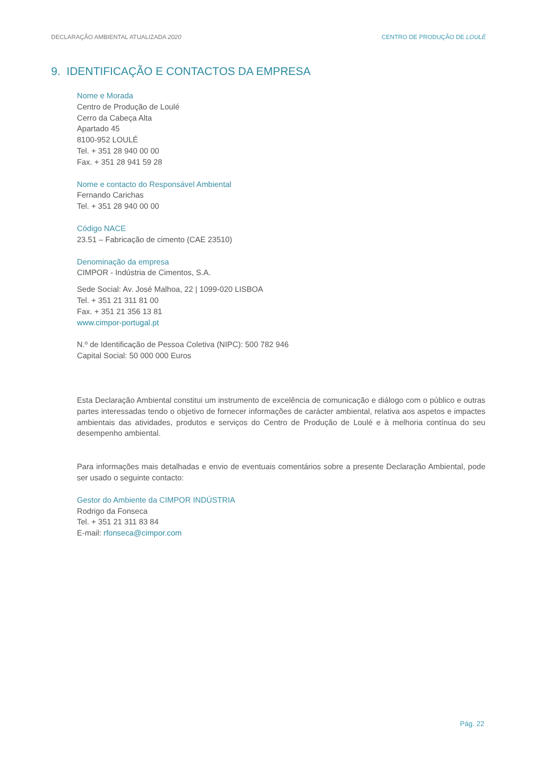DECLARAÇÃO AMBIENTAL ATUALIZADA 2020 CENTRO DE PRODUÇÃO DE LOULÉ
9. IDENTIFICAÇÃO E CONTACTOS DA EMPRESA
Nome e Morada
Centro de Produção de Loulé
Cerro da Cabeça Alta
Apartado 45
8100-952 LOULÉ
Tel. + 351 28 940 00 00
Fax. + 351 28 941 59 28
Nome e contacto do Responsável Ambiental
Fernando Carichas
Tel. + 351 28 940 00 00
Código NACE
23.51 – Fabricação de cimento (CAE 23510)
Denominação da empresa
CIMPOR - Indústria de Cimentos, S.A.
Sede Social: Av. José Malhoa, 22 | 1099-020 LISBOA
Tel. + 351 21 311 81 00
Fax. + 351 21 356 13 81
www.cimpor-portugal.pt
N.º de Identificação de Pessoa Coletiva (NIPC): 500 782 946
Capital Social: 50 000 000 Euros
Esta Declaração Ambiental constitui um instrumento de excelência de comunicação e diálogo com o público e outras partes interessadas tendo o objetivo de fornecer informações de carácter ambiental, relativa aos aspetos e impactes ambientais das atividades, produtos e serviços do Centro de Produção de Loulé e à melhoria contínua do seu desempenho ambiental.
Para informações mais detalhadas e envio de eventuais comentários sobre a presente Declaração Ambiental, pode ser usado o seguinte contacto:
Gestor do Ambiente da CIMPOR INDÚSTRIA
Rodrigo da Fonseca
Tel. + 351 21 311 83 84
E-mail: rfonseca@cimpor.com
Pág. 22